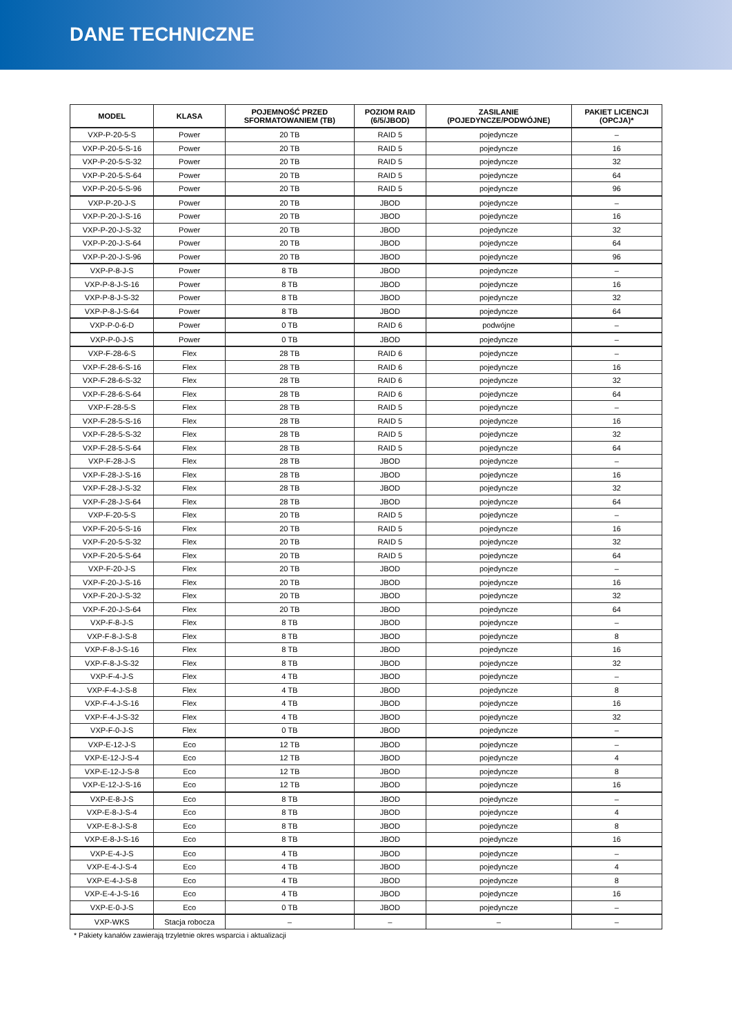DANE TECHNICZNE
| MODEL | KLASA | POJEMNOŚĆ PRZED SFORMATOWANIEM (TB) | POZIOM RAID (6/5/JBOD) | ZASILANIE (POJEDYNCZE/PODWÓJNE) | PAKIET LICENCJI (OPCJA)* |
| --- | --- | --- | --- | --- | --- |
| VXP-P-20-5-S | Power | 20 TB | RAID 5 | pojedyncze | – |
| VXP-P-20-5-S-16 | Power | 20 TB | RAID 5 | pojedyncze | 16 |
| VXP-P-20-5-S-32 | Power | 20 TB | RAID 5 | pojedyncze | 32 |
| VXP-P-20-5-S-64 | Power | 20 TB | RAID 5 | pojedyncze | 64 |
| VXP-P-20-5-S-96 | Power | 20 TB | RAID 5 | pojedyncze | 96 |
| VXP-P-20-J-S | Power | 20 TB | JBOD | pojedyncze | – |
| VXP-P-20-J-S-16 | Power | 20 TB | JBOD | pojedyncze | 16 |
| VXP-P-20-J-S-32 | Power | 20 TB | JBOD | pojedyncze | 32 |
| VXP-P-20-J-S-64 | Power | 20 TB | JBOD | pojedyncze | 64 |
| VXP-P-20-J-S-96 | Power | 20 TB | JBOD | pojedyncze | 96 |
| VXP-P-8-J-S | Power | 8 TB | JBOD | pojedyncze | – |
| VXP-P-8-J-S-16 | Power | 8 TB | JBOD | pojedyncze | 16 |
| VXP-P-8-J-S-32 | Power | 8 TB | JBOD | pojedyncze | 32 |
| VXP-P-8-J-S-64 | Power | 8 TB | JBOD | pojedyncze | 64 |
| VXP-P-0-6-D | Power | 0 TB | RAID 6 | podwójne | – |
| VXP-P-0-J-S | Power | 0 TB | JBOD | pojedyncze | – |
| VXP-F-28-6-S | Flex | 28 TB | RAID 6 | pojedyncze | – |
| VXP-F-28-6-S-16 | Flex | 28 TB | RAID 6 | pojedyncze | 16 |
| VXP-F-28-6-S-32 | Flex | 28 TB | RAID 6 | pojedyncze | 32 |
| VXP-F-28-6-S-64 | Flex | 28 TB | RAID 6 | pojedyncze | 64 |
| VXP-F-28-5-S | Flex | 28 TB | RAID 5 | pojedyncze | – |
| VXP-F-28-5-S-16 | Flex | 28 TB | RAID 5 | pojedyncze | 16 |
| VXP-F-28-5-S-32 | Flex | 28 TB | RAID 5 | pojedyncze | 32 |
| VXP-F-28-5-S-64 | Flex | 28 TB | RAID 5 | pojedyncze | 64 |
| VXP-F-28-J-S | Flex | 28 TB | JBOD | pojedyncze | – |
| VXP-F-28-J-S-16 | Flex | 28 TB | JBOD | pojedyncze | 16 |
| VXP-F-28-J-S-32 | Flex | 28 TB | JBOD | pojedyncze | 32 |
| VXP-F-28-J-S-64 | Flex | 28 TB | JBOD | pojedyncze | 64 |
| VXP-F-20-5-S | Flex | 20 TB | RAID 5 | pojedyncze | – |
| VXP-F-20-5-S-16 | Flex | 20 TB | RAID 5 | pojedyncze | 16 |
| VXP-F-20-5-S-32 | Flex | 20 TB | RAID 5 | pojedyncze | 32 |
| VXP-F-20-5-S-64 | Flex | 20 TB | RAID 5 | pojedyncze | 64 |
| VXP-F-20-J-S | Flex | 20 TB | JBOD | pojedyncze | – |
| VXP-F-20-J-S-16 | Flex | 20 TB | JBOD | pojedyncze | 16 |
| VXP-F-20-J-S-32 | Flex | 20 TB | JBOD | pojedyncze | 32 |
| VXP-F-20-J-S-64 | Flex | 20 TB | JBOD | pojedyncze | 64 |
| VXP-F-8-J-S | Flex | 8 TB | JBOD | pojedyncze | – |
| VXP-F-8-J-S-8 | Flex | 8 TB | JBOD | pojedyncze | 8 |
| VXP-F-8-J-S-16 | Flex | 8 TB | JBOD | pojedyncze | 16 |
| VXP-F-8-J-S-32 | Flex | 8 TB | JBOD | pojedyncze | 32 |
| VXP-F-4-J-S | Flex | 4 TB | JBOD | pojedyncze | – |
| VXP-F-4-J-S-8 | Flex | 4 TB | JBOD | pojedyncze | 8 |
| VXP-F-4-J-S-16 | Flex | 4 TB | JBOD | pojedyncze | 16 |
| VXP-F-4-J-S-32 | Flex | 4 TB | JBOD | pojedyncze | 32 |
| VXP-F-0-J-S | Flex | 0 TB | JBOD | pojedyncze | – |
| VXP-E-12-J-S | Eco | 12 TB | JBOD | pojedyncze | – |
| VXP-E-12-J-S-4 | Eco | 12 TB | JBOD | pojedyncze | 4 |
| VXP-E-12-J-S-8 | Eco | 12 TB | JBOD | pojedyncze | 8 |
| VXP-E-12-J-S-16 | Eco | 12 TB | JBOD | pojedyncze | 16 |
| VXP-E-8-J-S | Eco | 8 TB | JBOD | pojedyncze | – |
| VXP-E-8-J-S-4 | Eco | 8 TB | JBOD | pojedyncze | 4 |
| VXP-E-8-J-S-8 | Eco | 8 TB | JBOD | pojedyncze | 8 |
| VXP-E-8-J-S-16 | Eco | 8 TB | JBOD | pojedyncze | 16 |
| VXP-E-4-J-S | Eco | 4 TB | JBOD | pojedyncze | – |
| VXP-E-4-J-S-4 | Eco | 4 TB | JBOD | pojedyncze | 4 |
| VXP-E-4-J-S-8 | Eco | 4 TB | JBOD | pojedyncze | 8 |
| VXP-E-4-J-S-16 | Eco | 4 TB | JBOD | pojedyncze | 16 |
| VXP-E-0-J-S | Eco | 0 TB | JBOD | pojedyncze | – |
| VXP-WKS | Stacja robocza | – | – | – | – |
* Pakiety kanałów zawierają trzyletnie okres wsparcia i aktualizacji